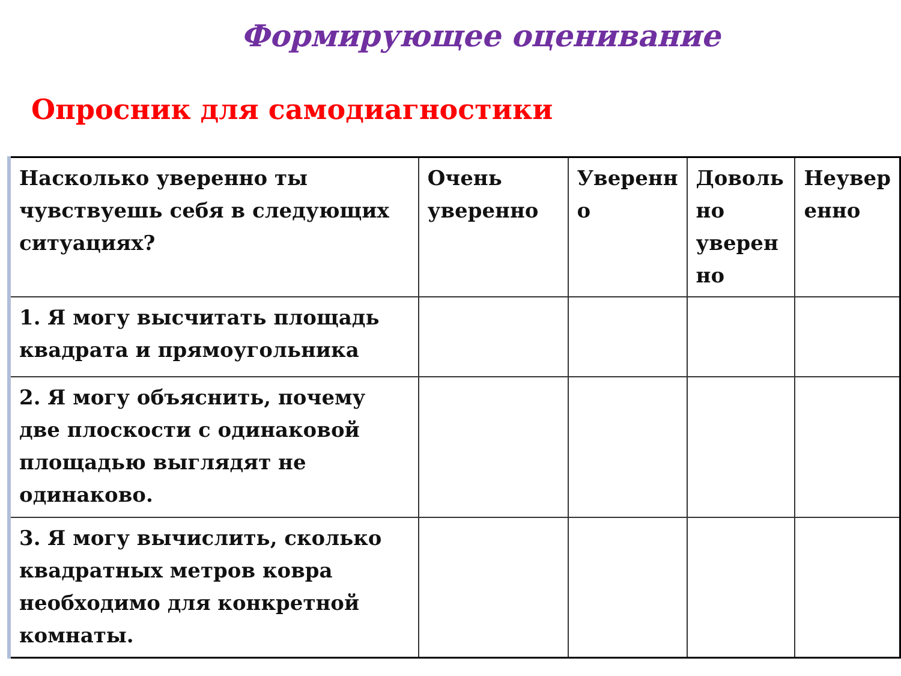Формирующее оценивание
Опросник для самодиагностики
| Насколько уверенно ты чувствуешь себя в следующих ситуациях? | Очень уверенно | Уверенн о | Доволь но уверен но | Неувер енно |
| 1. Я могу высчитать площадь квадрата и прямоугольника | | | | |
| 2. Я могу объяснить, почему две плоскости с одинаковой площадью выглядят не одинаково. | | | | |
| 3. Я могу вычислить, сколько квадратных метров ковра необходимо для конкретной комнаты. | | | | |